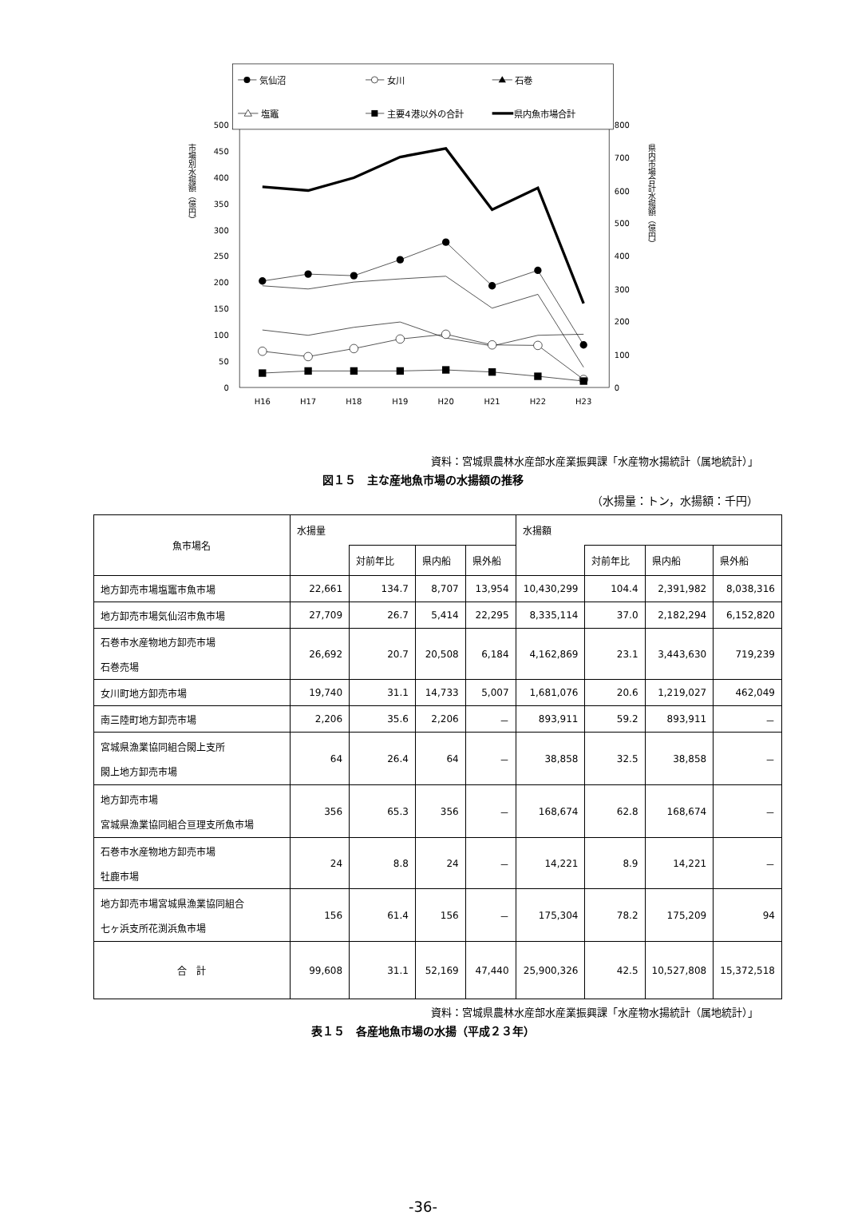500
450
400
350
300
250
200
150
100
50
0
800
700
600
500
400
300
200
100
0
H16
H17
H18
H19
H20
H21
H22
H23
市場別水揚額（億円）
県内市場合計水揚額（億円）
気仙沼
女川
石巻
塩竈
主要4港以外の合計
県内魚市場合計
資料：宮城県農林水産部水産業振興課「水産物水揚統計（属地統計）」
図１５　主な産地魚市場の水揚額の推移
（水揚量：トン，水揚額：千円）
| 魚市場名 | 水揚量 | | | | 水揚額 | | | |
| --- | --- | --- | --- | --- | --- | --- | --- | --- |
| | | 対前年比 | 県内船 | 県外船 | | 対前年比 | 県内船 | 県外船 |
| 地方卸売市場塩竈市魚市場 | 22,661 | 134.7 | 8,707 | 13,954 | 10,430,299 | 104.4 | 2,391,982 | 8,038,316 |
| 地方卸売市場気仙沼市魚市場 | 27,709 | 26.7 | 5,414 | 22,295 | 8,335,114 | 37.0 | 2,182,294 | 6,152,820 |
| 石巻市水産物地方卸売市場 石巻売場 | 26,692 | 20.7 | 20,508 | 6,184 | 4,162,869 | 23.1 | 3,443,630 | 719,239 |
| 女川町地方卸売市場 | 19,740 | 31.1 | 14,733 | 5,007 | 1,681,076 | 20.6 | 1,219,027 | 462,049 |
| 南三陸町地方卸売市場 | 2,206 | 35.6 | 2,206 | － | 893,911 | 59.2 | 893,911 | － |
| 宮城県漁業協同組合閖上支所 閖上地方卸売市場 | 64 | 26.4 | 64 | － | 38,858 | 32.5 | 38,858 | － |
| 地方卸売市場 宮城県漁業協同組合亘理支所魚市場 | 356 | 65.3 | 356 | － | 168,674 | 62.8 | 168,674 | － |
| 石巻市水産物地方卸売市場 牡鹿市場 | 24 | 8.8 | 24 | － | 14,221 | 8.9 | 14,221 | － |
| 地方卸売市場宮城県漁業協同組合 七ヶ浜支所花渕浜魚市場 | 156 | 61.4 | 156 | － | 175,304 | 78.2 | 175,209 | 94 |
| 合 計 | 99,608 | 31.1 | 52,169 | 47,440 | 25,900,326 | 42.5 | 10,527,808 | 15,372,518 |
資料：宮城県農林水産部水産業振興課「水産物水揚統計（属地統計）」
表１５　各産地魚市場の水揚（平成２３年）
-36-